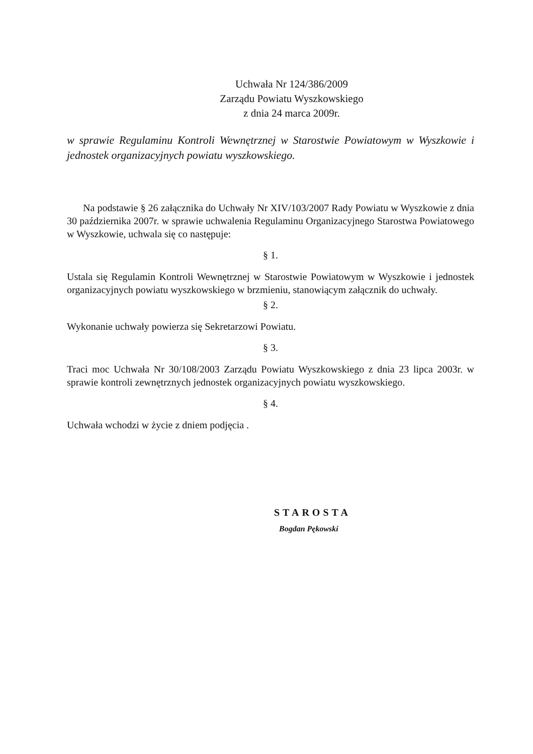Uchwała Nr 124/386/2009
Zarządu Powiatu Wyszkowskiego
z dnia 24 marca 2009r.
w sprawie Regulaminu Kontroli Wewnętrznej w Starostwie Powiatowym w Wyszkowie i jednostek organizacyjnych powiatu wyszkowskiego.
Na podstawie § 26 załącznika do Uchwały Nr XIV/103/2007 Rady Powiatu w Wyszkowie z dnia 30 października 2007r. w sprawie uchwalenia Regulaminu Organizacyjnego Starostwa Powiatowego w Wyszkowie, uchwala się co następuje:
§ 1.
Ustala się Regulamin Kontroli Wewnętrznej w Starostwie Powiatowym w Wyszkowie i jednostek organizacyjnych powiatu wyszkowskiego w brzmieniu, stanowiącym załącznik do uchwały.
§ 2.
Wykonanie uchwały powierza się Sekretarzowi Powiatu.
§ 3.
Traci moc Uchwała Nr 30/108/2003 Zarządu Powiatu Wyszkowskiego z dnia 23 lipca 2003r. w sprawie kontroli zewnętrznych jednostek organizacyjnych powiatu wyszkowskiego.
§ 4.
Uchwała wchodzi w życie z dniem podjęcia .
STAROSTA
Bogdan Pękowski